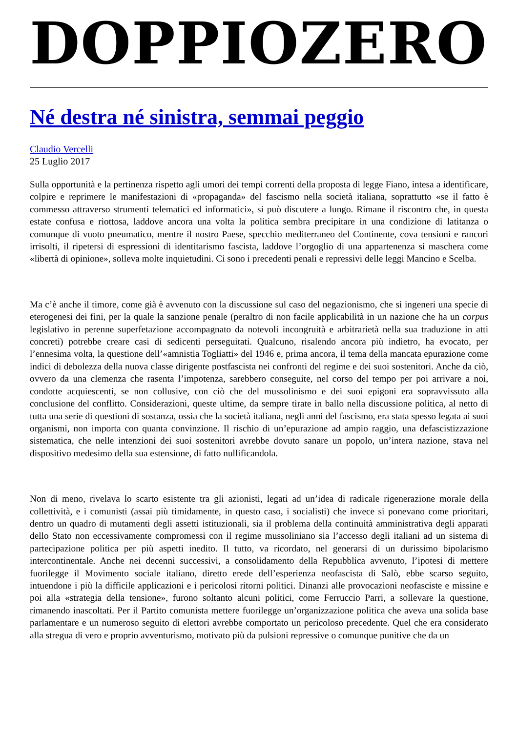DOPPIOZERO
Né destra né sinistra, semmai peggio
Claudio Vercelli
25 Luglio 2017
Sulla opportunità e la pertinenza rispetto agli umori dei tempi correnti della proposta di legge Fiano, intesa a identificare, colpire e reprimere le manifestazioni di «propaganda» del fascismo nella società italiana, soprattutto «se il fatto è commesso attraverso strumenti telematici ed informatici», si può discutere a lungo. Rimane il riscontro che, in questa estate confusa e riottosa, laddove ancora una volta la politica sembra precipitare in una condizione di latitanza o comunque di vuoto pneumatico, mentre il nostro Paese, specchio mediterraneo del Continente, cova tensioni e rancori irrisolti, il ripetersi di espressioni di identitarismo fascista, laddove l’orgoglio di una appartenenza si maschera come «libertà di opinione», solleva molte inquietudini. Ci sono i precedenti penali e repressivi delle leggi Mancino e Scelba.
Ma c’è anche il timore, come già è avvenuto con la discussione sul caso del negazionismo, che si ingeneri una specie di eterogenesi dei fini, per la quale la sanzione penale (peraltro di non facile applicabilità in un nazione che ha un corpus legislativo in perenne superfetazione accompagnato da notevoli incongruità e arbitrarietà nella sua traduzione in atti concreti) potrebbe creare casi di sedicenti perseguitati. Qualcuno, risalendo ancora più indietro, ha evocato, per l’ennesima volta, la questione dell’«amnistia Togliatti» del 1946 e, prima ancora, il tema della mancata epurazione come indici di debolezza della nuova classe dirigente postfascista nei confronti del regime e dei suoi sostenitori. Anche da ciò, ovvero da una clemenza che rasenta l’impotenza, sarebbero conseguite, nel corso del tempo per poi arrivare a noi, condotte acquiescenti, se non collusive, con ciò che del mussolinismo e dei suoi epigoni era sopravvissuto alla conclusione del conflitto. Considerazioni, queste ultime, da sempre tirate in ballo nella discussione politica, al netto di tutta una serie di questioni di sostanza, ossia che la società italiana, negli anni del fascismo, era stata spesso legata ai suoi organismi, non importa con quanta convinzione. Il rischio di un’epurazione ad ampio raggio, una defascistizzazione sistematica, che nelle intenzioni dei suoi sostenitori avrebbe dovuto sanare un popolo, un’intera nazione, stava nel dispositivo medesimo della sua estensione, di fatto nullificandola.
Non di meno, rivelava lo scarto esistente tra gli azionisti, legati ad un’idea di radicale rigenerazione morale della collettività, e i comunisti (assai più timidamente, in questo caso, i socialisti) che invece si ponevano come prioritari, dentro un quadro di mutamenti degli assetti istituzionali, sia il problema della continuità amministrativa degli apparati dello Stato non eccessivamente compromessi con il regime mussoliniano sia l’accesso degli italiani ad un sistema di partecipazione politica per più aspetti inedito. Il tutto, va ricordato, nel generarsi di un durissimo bipolarismo intercontinentale. Anche nei decenni successivi, a consolidamento della Repubblica avvenuto, l’ipotesi di mettere fuorilegge il Movimento sociale italiano, diretto erede dell’esperienza neofascista di Salò, ebbe scarso seguito, intuendone i più la difficile applicazioni e i pericolosi ritorni politici. Dinanzi alle provocazioni neofasciste e missine e poi alla «strategia della tensione», furono soltanto alcuni politici, come Ferruccio Parri, a sollevare la questione, rimanendo inascoltati. Per il Partito comunista mettere fuorilegge un’organizzazione politica che aveva una solida base parlamentare e un numeroso seguito di elettori avrebbe comportato un pericoloso precedente. Quel che era considerato alla stregua di vero e proprio avventurismo, motivato più da pulsioni repressive o comunque punitive che da un